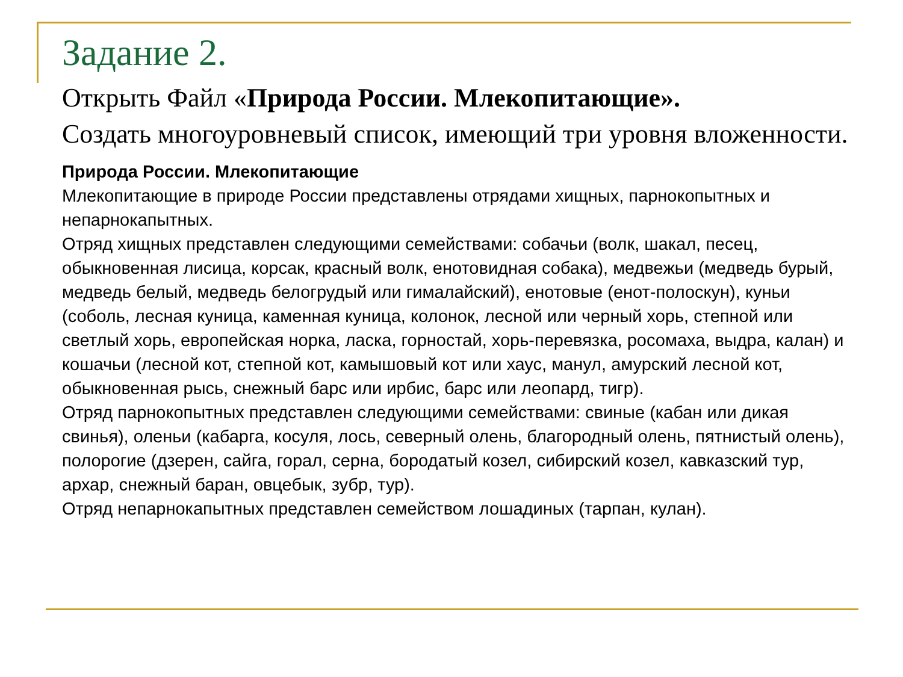Задание 2.
Открыть Файл «Природа России. Млекопитающие».
Создать многоуровневый список, имеющий три уровня вложенности.
Природа России. Млекопитающие
Млекопитающие в природе России представлены отрядами хищных, парнокопытных и непарнокапытных.
Отряд хищных представлен следующими семействами: собачьи (волк, шакал, песец, обыкновенная лисица, корсак, красный волк, енотовидная собака), медвежьи (медведь бурый, медведь белый, медведь белогрудый или гималайский), енотовые (енот-полоскун), куньи (соболь, лесная куница, каменная куница, колонок, лесной или черный хорь, степной или светлый хорь, европейская норка, ласка, горностай, хорь-перевязка, росомаха, выдра, калан) и кошачьи (лесной кот, степной кот, камышовый кот или хаус, манул, амурский лесной кот, обыкновенная рысь, снежный барс или ирбис, барс или леопард, тигр).
Отряд парнокопытных представлен следующими семействами: свиные (кабан или дикая свинья), оленьи (кабарга, косуля, лось, северный олень, благородный олень, пятнистый олень), полорогие (дзерен, сайга, горал, серна, бородатый козел, сибирский козел, кавказский тур, архар, снежный баран, овцебык, зубр, тур).
Отряд непарнокапытных представлен семейством лошадиных (тарпан, кулан).